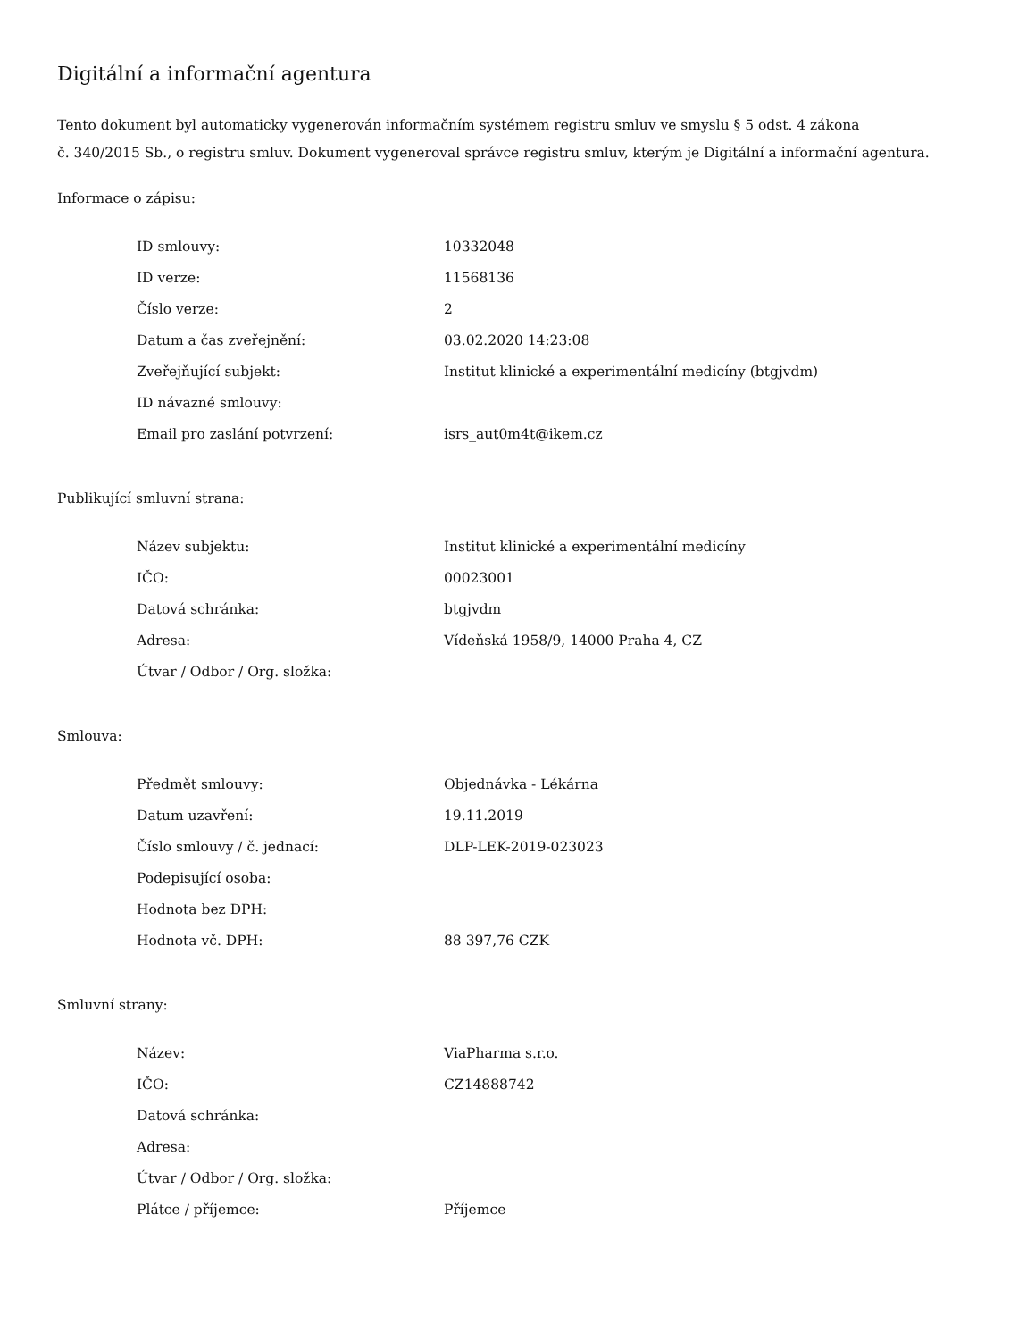Digitální a informační agentura
Tento dokument byl automaticky vygenerován informačním systémem registru smluv ve smyslu § 5 odst. 4 zákona
č. 340/2015 Sb., o registru smluv. Dokument vygeneroval správce registru smluv, kterým je Digitální a informační agentura.
Informace o zápisu:
| ID smlouvy: | 10332048 |
| ID verze: | 11568136 |
| Číslo verze: | 2 |
| Datum a čas zveřejnění: | 03.02.2020 14:23:08 |
| Zveřejňující subjekt: | Institut klinické a experimentální medicíny (btgjvdm) |
| ID návazné smlouvy: | |
| Email pro zaslání potvrzení: | isrs_aut0m4t@ikem.cz |
Publikující smluvní strana:
| Název subjektu: | Institut klinické a experimentální medicíny |
| IČO: | 00023001 |
| Datová schránka: | btgjvdm |
| Adresa: | Vídeňská 1958/9, 14000 Praha 4, CZ |
| Útvar / Odbor / Org. složka: | |
Smlouva:
| Předmět smlouvy: | Objednávka - Lékárna |
| Datum uzavření: | 19.11.2019 |
| Číslo smlouvy / č. jednací: | DLP-LEK-2019-023023 |
| Podepisující osoba: | |
| Hodnota bez DPH: | |
| Hodnota vč. DPH: | 88 397,76 CZK |
Smluvní strany:
| Název: | ViaPharma s.r.o. |
| IČO: | CZ14888742 |
| Datová schránka: | |
| Adresa: | |
| Útvar / Odbor / Org. složka: | |
| Plátce / příjemce: | Příjemce |